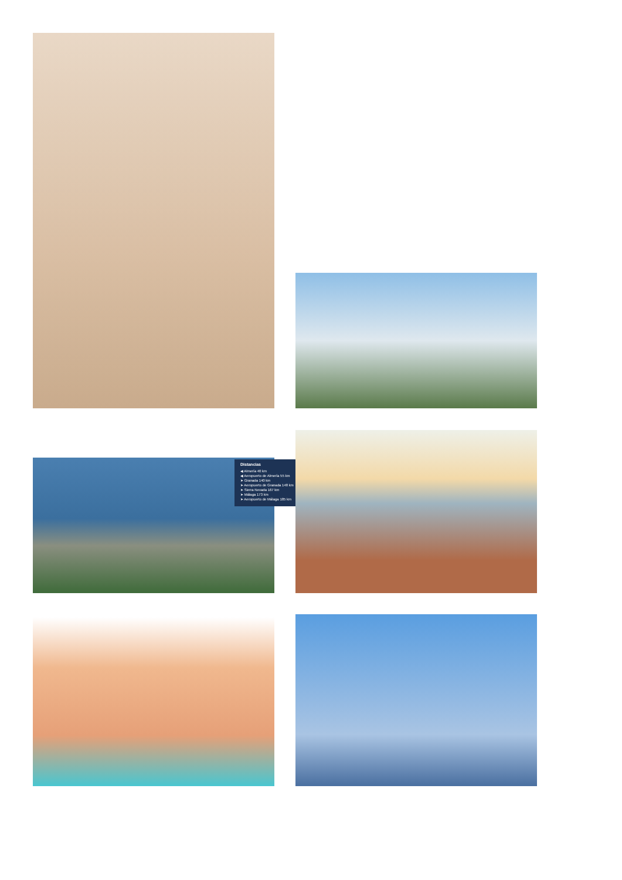Distancias
◀ Almería 40 km
◀ Aeropuerto de Almería 55 km
➤ Granada 140 km
➤ Aeropuerto de Granada 148 km
➤ Sierra Nevada 167 km
➤ Málaga 173 km
➤ Aeropuerto de Málaga 185 km